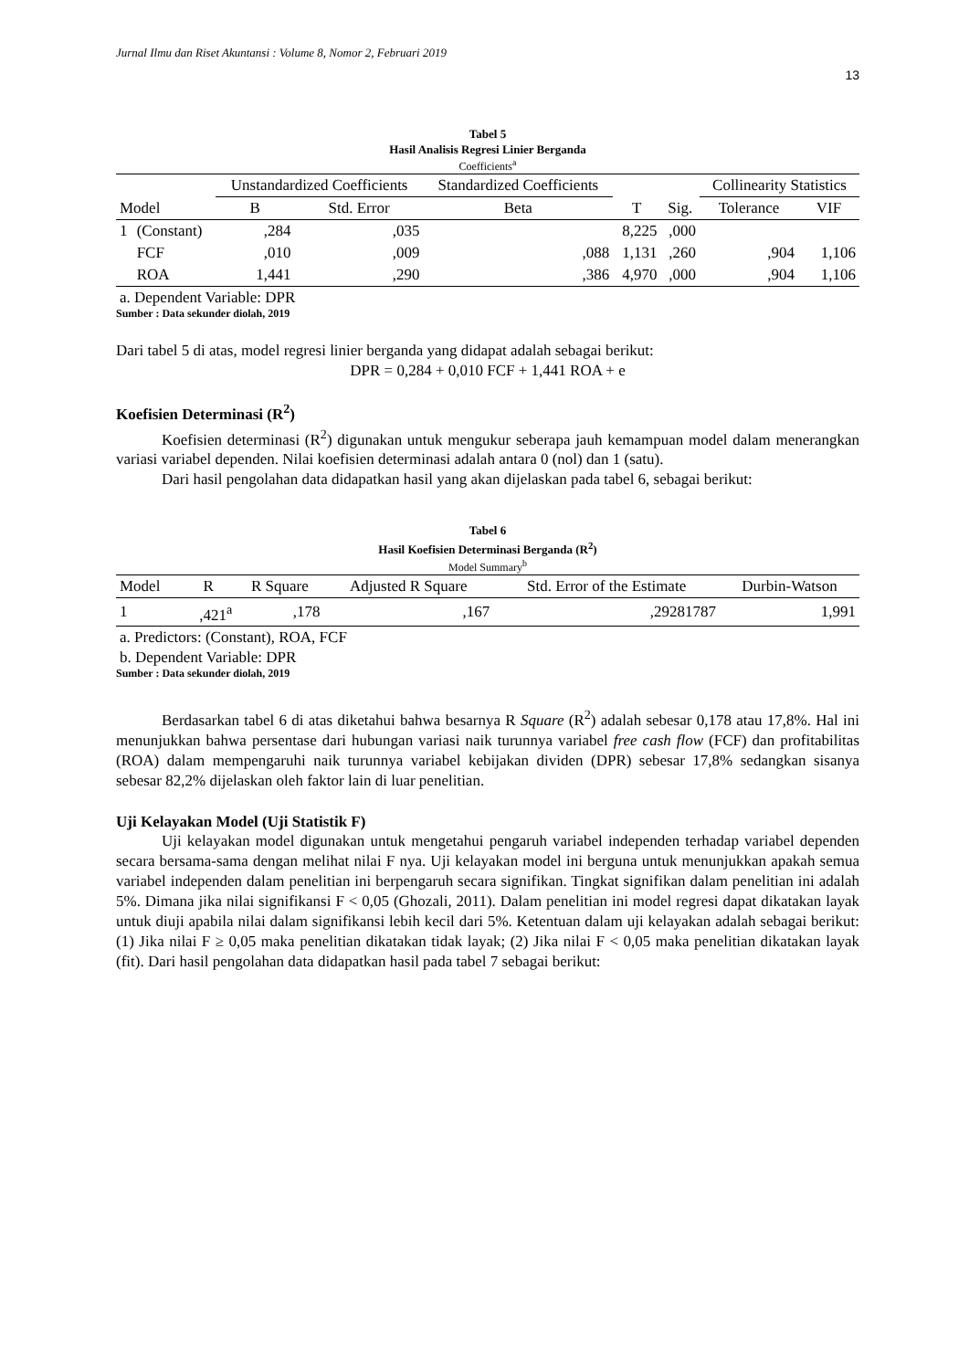Jurnal Ilmu dan Riset Akuntansi : Volume 8, Nomor 2, Februari 2019
13
Tabel 5
Hasil Analisis Regresi Linier Berganda
Coefficients<sup>a</sup>
| | | Unstandardized Coefficients | | Standardized Coefficients | | | Collinearity Statistics | |
| --- | --- | --- | --- | --- | --- | --- | --- | --- |
| Model | | B | Std. Error | Beta | T | Sig. | Tolerance | VIF |
| 1 | (Constant) | ,284 | ,035 | | 8,225 | ,000 | | |
| | FCF | ,010 | ,009 | ,088 | 1,131 | ,260 | ,904 | 1,106 |
| | ROA | 1,441 | ,290 | ,386 | 4,970 | ,000 | ,904 | 1,106 |
a. Dependent Variable: DPR
Sumber : Data sekunder diolah, 2019
Dari tabel 5 di atas, model regresi linier berganda yang didapat adalah sebagai berikut:
DPR = 0,284 + 0,010 FCF + 1,441 ROA + e
Koefisien Determinasi (R<sup>2</sup>)
Koefisien determinasi (R<sup>2</sup>) digunakan untuk mengukur seberapa jauh kemampuan model dalam menerangkan variasi variabel dependen. Nilai koefisien determinasi adalah antara 0 (nol) dan 1 (satu).
Dari hasil pengolahan data didapatkan hasil yang akan dijelaskan pada tabel 6, sebagai berikut:
Tabel 6
Hasil Koefisien Determinasi Berganda (R<sup>2</sup>)
Model Summary<sup>b</sup>
| Model | R | R Square | Adjusted R Square | Std. Error of the Estimate | Durbin-Watson |
| --- | --- | --- | --- | --- | --- |
| 1 | ,421<sup>a</sup> | ,178 | ,167 | ,29281787 | 1,991 |
a. Predictors: (Constant), ROA, FCF
b. Dependent Variable: DPR
Sumber : Data sekunder diolah, 2019
Berdasarkan tabel 6 di atas diketahui bahwa besarnya R Square (R<sup>2</sup>) adalah sebesar 0,178 atau 17,8%. Hal ini menunjukkan bahwa persentase dari hubungan variasi naik turunnya variabel free cash flow (FCF) dan profitabilitas (ROA) dalam mempengaruhi naik turunnya variabel kebijakan dividen (DPR) sebesar 17,8% sedangkan sisanya sebesar 82,2% dijelaskan oleh faktor lain di luar penelitian.
Uji Kelayakan Model (Uji Statistik F)
Uji kelayakan model digunakan untuk mengetahui pengaruh variabel independen terhadap variabel dependen secara bersama-sama dengan melihat nilai F nya. Uji kelayakan model ini berguna untuk menunjukkan apakah semua variabel independen dalam penelitian ini berpengaruh secara signifikan. Tingkat signifikan dalam penelitian ini adalah 5%. Dimana jika nilai signifikansi F < 0,05 (Ghozali, 2011). Dalam penelitian ini model regresi dapat dikatakan layak untuk diuji apabila nilai dalam signifikansi lebih kecil dari 5%. Ketentuan dalam uji kelayakan adalah sebagai berikut: (1) Jika nilai F ≥ 0,05 maka penelitian dikatakan tidak layak; (2) Jika nilai F < 0,05 maka penelitian dikatakan layak (fit). Dari hasil pengolahan data didapatkan hasil pada tabel 7 sebagai berikut: